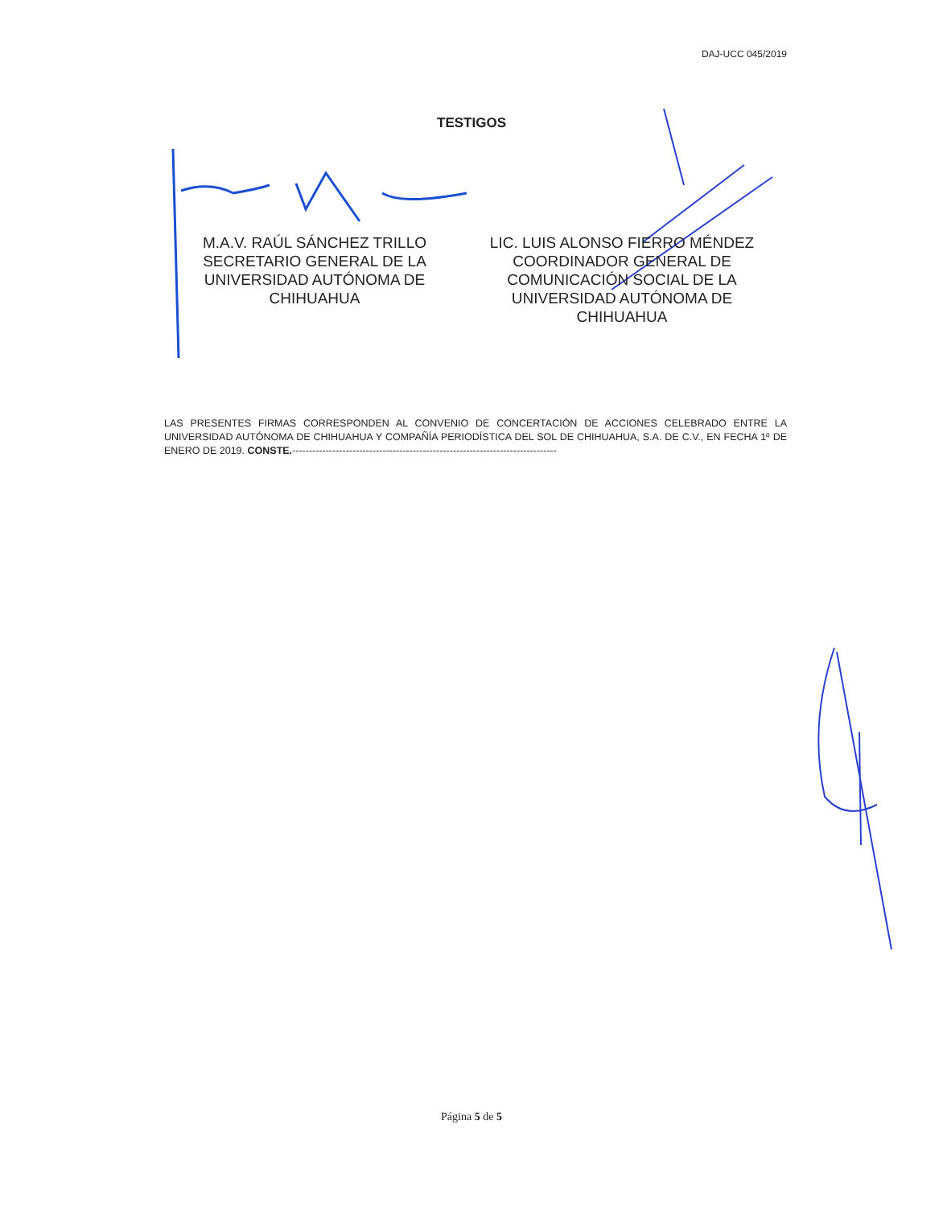DAJ-UCC 045/2019
TESTIGOS
M.A.V. RAÚL SÁNCHEZ TRILLO
SECRETARIO GENERAL DE LA
UNIVERSIDAD AUTÓNOMA DE
CHIHUAHUA
LIC. LUIS ALONSO FIERRO MÉNDEZ
COORDINADOR GENERAL DE
COMUNICACIÓN SOCIAL DE LA
UNIVERSIDAD AUTÓNOMA DE
CHIHUAHUA
LAS PRESENTES FIRMAS CORRESPONDEN AL CONVENIO DE CONCERTACIÓN DE ACCIONES CELEBRADO ENTRE LA UNIVERSIDAD AUTÓNOMA DE CHIHUAHUA Y COMPAÑÍA PERIODÍSTICA DEL SOL DE CHIHUAHUA, S.A. DE C.V., EN FECHA 1º DE ENERO DE 2019. CONSTE.-------------------------------------------------------------------------------
Página 5 de 5